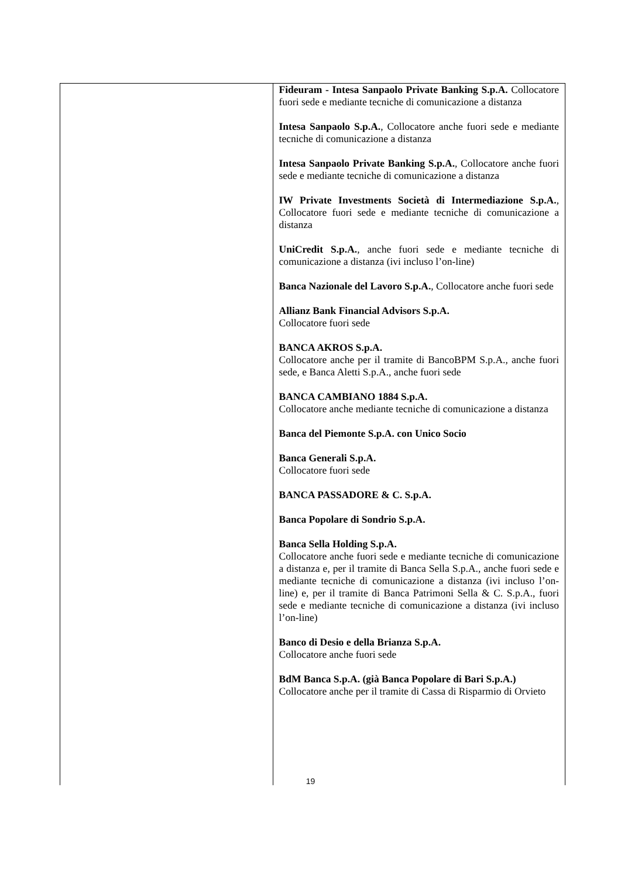| | Fideuram - Intesa Sanpaolo Private Banking S.p.A. Collocatore fuori sede e mediante tecniche di comunicazione a distanza Intesa Sanpaolo S.p.A. , Collocatore anche fuori sede e mediante tecniche di comunicazione a distanza Intesa Sanpaolo Private Banking S.p.A. , Collocatore anche fuori sede e mediante tecniche di comunicazione a distanza IW Private Investments Società di Intermediazione S.p.A. , Collocatore fuori sede e mediante tecniche di comunicazione a distanza UniCredit S.p.A. , anche fuori sede e mediante tecniche di comunicazione a distanza (ivi incluso l’on-line) Banca Nazionale del Lavoro S.p.A. , Collocatore anche fuori sede Allianz Bank Financial Advisors S.p.A. Collocatore fuori sede BANCA AKROS S.p.A. Collocatore anche per il tramite di BancoBPM S.p.A., anche fuori sede, e Banca Aletti S.p.A., anche fuori sede BANCA CAMBIANO 1884 S.p.A. Collocatore anche mediante tecniche di comunicazione a distanza Banca del Piemonte S.p.A. con Unico Socio Banca Generali S.p.A. Collocatore fuori sede BANCA PASSADORE & C. S.p.A. Banca Popolare di Sondrio S.p.A. Banca Sella Holding S.p.A. Collocatore anche fuori sede e mediante tecniche di comunicazione a distanza e, per il tramite di Banca Sella S.p.A., anche fuori sede e mediante tecniche di comunicazione a distanza (ivi incluso l’on-line) e, per il tramite di Banca Patrimoni Sella & C. S.p.A., fuori sede e mediante tecniche di comunicazione a distanza (ivi incluso l’on-line) Banco di Desio e della Brianza S.p.A. Collocatore anche fuori sede BdM Banca S.p.A. (già Banca Popolare di Bari S.p.A.) Collocatore anche per il tramite di Cassa di Risparmio di Orvieto |
19